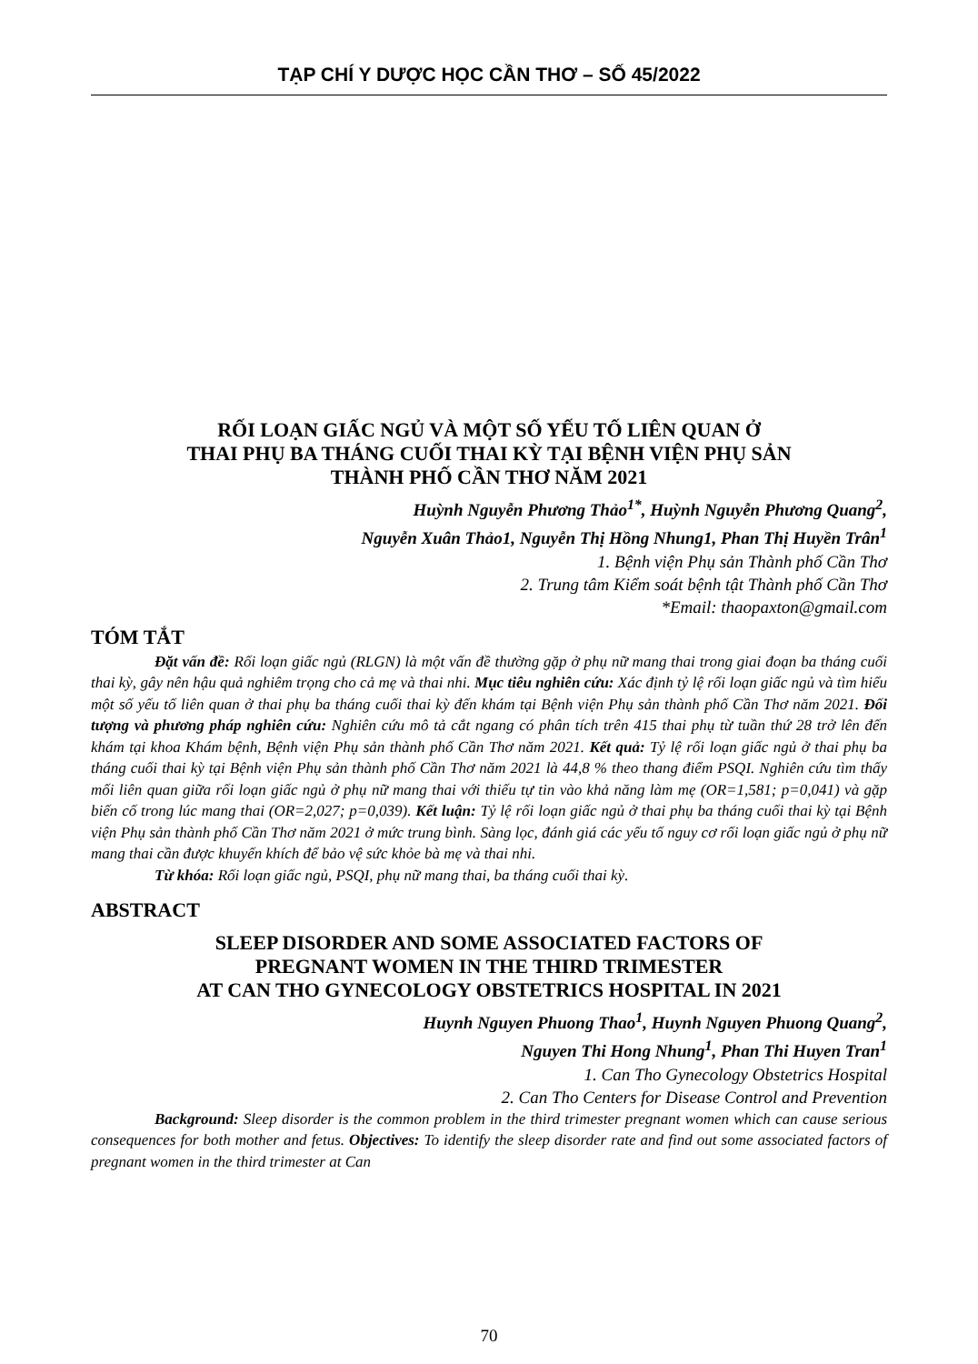TẠP CHÍ Y DƯỢC HỌC CẦN THƠ – SỐ 45/2022
RỐI LOẠN GIẤC NGỦ VÀ MỘT SỐ YẾU TỐ LIÊN QUAN Ở
THAI PHỤ BA THÁNG CUỐI THAI KỲ TẠI BỆNH VIỆN PHỤ SẢN
THÀNH PHỐ CẦN THƠ NĂM 2021
Huỳnh Nguyễn Phương Thảo<sup>1*</sup>, Huỳnh Nguyễn Phương Quang<sup>2</sup>,
Nguyễn Xuân Thảo1, Nguyễn Thị Hồng Nhung1, Phan Thị Huyền Trân<sup>1</sup>
1. Bệnh viện Phụ sản Thành phố Cần Thơ
2. Trung tâm Kiểm soát bệnh tật Thành phố Cần Thơ
*Email: thaopaxton@gmail.com
TÓM TẮT
Đặt vấn đề: Rối loạn giấc ngủ (RLGN) là một vấn đề thường gặp ở phụ nữ mang thai trong giai đoạn ba tháng cuối thai kỳ, gây nên hậu quả nghiêm trọng cho cả mẹ và thai nhi. Mục tiêu nghiên cứu: Xác định tỷ lệ rối loạn giấc ngủ và tìm hiểu một số yếu tố liên quan ở thai phụ ba tháng cuối thai kỳ đến khám tại Bệnh viện Phụ sản thành phố Cần Thơ năm 2021. Đối tượng và phương pháp nghiên cứu: Nghiên cứu mô tả cắt ngang có phân tích trên 415 thai phụ từ tuần thứ 28 trở lên đến khám tại khoa Khám bệnh, Bệnh viện Phụ sản thành phố Cần Thơ năm 2021. Kết quả: Tỷ lệ rối loạn giấc ngủ ở thai phụ ba tháng cuối thai kỳ tại Bệnh viện Phụ sản thành phố Cần Thơ năm 2021 là 44,8 % theo thang điểm PSQI. Nghiên cứu tìm thấy mối liên quan giữa rối loạn giấc ngủ ở phụ nữ mang thai với thiếu tự tin vào khả năng làm mẹ (OR=1,581; p=0,041) và gặp biến cố trong lúc mang thai (OR=2,027; p=0,039). Kết luận: Tỷ lệ rối loạn giấc ngủ ở thai phụ ba tháng cuối thai kỳ tại Bệnh viện Phụ sản thành phố Cần Thơ năm 2021 ở mức trung bình. Sàng lọc, đánh giá các yếu tố nguy cơ rối loạn giấc ngủ ở phụ nữ mang thai cần được khuyến khích để bảo vệ sức khỏe bà mẹ và thai nhi.
Từ khóa: Rối loạn giấc ngủ, PSQI, phụ nữ mang thai, ba tháng cuối thai kỳ.
ABSTRACT
SLEEP DISORDER AND SOME ASSOCIATED FACTORS OF
PREGNANT WOMEN IN THE THIRD TRIMESTER
AT CAN THO GYNECOLOGY OBSTETRICS HOSPITAL IN 2021
Huynh Nguyen Phuong Thao<sup>1</sup>, Huynh Nguyen Phuong Quang<sup>2</sup>,
Nguyen Thi Hong Nhung<sup>1</sup>, Phan Thi Huyen Tran<sup>1</sup>
1. Can Tho Gynecology Obstetrics Hospital
2. Can Tho Centers for Disease Control and Prevention
Background: Sleep disorder is the common problem in the third trimester pregnant women which can cause serious consequences for both mother and fetus. Objectives: To identify the sleep disorder rate and find out some associated factors of pregnant women in the third trimester at Can
70